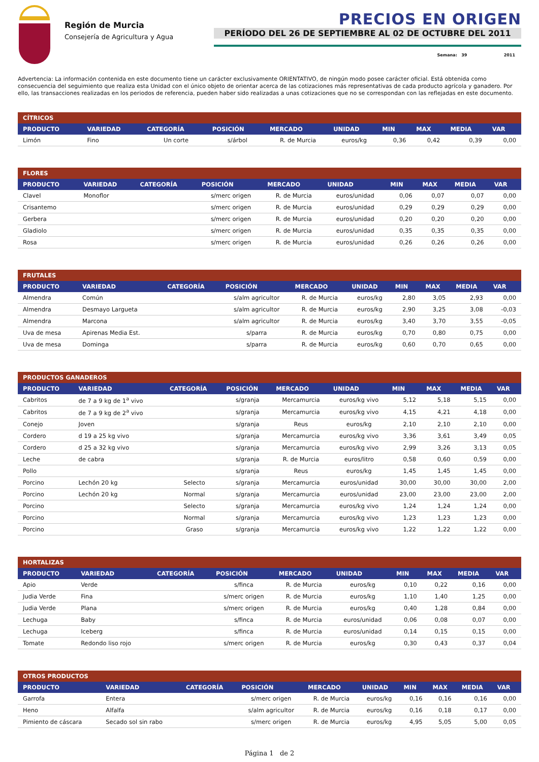Región de Murcia
Consejería de Agricultura y Agua
PRECIOS EN ORIGEN
PERÍODO DEL 26 DE SEPTIEMBRE AL 02 DE OCTUBRE DEL 2011
Semana: 39 2011
Advertencia: La información contenida en este documento tiene un carácter exclusivamente ORIENTATIVO, de ningún modo posee carácter oficial. Está obtenida como consecuencia del seguimiento que realiza esta Unidad con el único objeto de orientar acerca de las cotizaciones más representativas de cada producto agrícola y ganadero. Por ello, las transacciones realizadas en los periodos de referencia, pueden haber sido realizadas a unas cotizaciones que no se correspondan con las reflejadas en este documento.
| CÍTRICOS | | | | | | | | | |
| PRODUCTO | VARIEDAD | CATEGORÍA | POSICIÓN | MERCADO | UNIDAD | MIN | MAX | MEDIA | VAR |
| Limón | Fino | Un corte | s/árbol | R. de Murcia | euros/kg | 0,36 | 0,42 | 0,39 | 0,00 |
| FLORES | | | | | | | | | |
| PRODUCTO | VARIEDAD | CATEGORÍA | POSICIÓN | MERCADO | UNIDAD | MIN | MAX | MEDIA | VAR |
| Clavel | Monoflor | | s/merc origen | R. de Murcia | euros/unidad | 0,06 | 0,07 | 0,07 | 0,00 |
| Crisantemo | | | s/merc origen | R. de Murcia | euros/unidad | 0,29 | 0,29 | 0,29 | 0,00 |
| Gerbera | | | s/merc origen | R. de Murcia | euros/unidad | 0,20 | 0,20 | 0,20 | 0,00 |
| Gladiolo | | | s/merc origen | R. de Murcia | euros/unidad | 0,35 | 0,35 | 0,35 | 0,00 |
| Rosa | | | s/merc origen | R. de Murcia | euros/unidad | 0,26 | 0,26 | 0,26 | 0,00 |
| FRUTALES | | | | | | | | | |
| PRODUCTO | VARIEDAD | CATEGORÍA | POSICIÓN | MERCADO | UNIDAD | MIN | MAX | MEDIA | VAR |
| Almendra | Común | | s/alm agricultor | R. de Murcia | euros/kg | 2,80 | 3,05 | 2,93 | 0,00 |
| Almendra | Desmayo Largueta | | s/alm agricultor | R. de Murcia | euros/kg | 2,90 | 3,25 | 3,08 | -0,03 |
| Almendra | Marcona | | s/alm agricultor | R. de Murcia | euros/kg | 3,40 | 3,70 | 3,55 | -0,05 |
| Uva de mesa | Apirenas Media Est. | | s/parra | R. de Murcia | euros/kg | 0,70 | 0,80 | 0,75 | 0,00 |
| Uva de mesa | Dominga | | s/parra | R. de Murcia | euros/kg | 0,60 | 0,70 | 0,65 | 0,00 |
| PRODUCTOS GANADEROS | | | | | | | | | |
| PRODUCTO | VARIEDAD | CATEGORÍA | POSICIÓN | MERCADO | UNIDAD | MIN | MAX | MEDIA | VAR |
| Cabritos | de 7 a 9 kg de 1<sup>a</sup> vivo | | s/granja | Mercamurcia | euros/kg vivo | 5,12 | 5,18 | 5,15 | 0,00 |
| Cabritos | de 7 a 9 kg de 2<sup>a</sup> vivo | | s/granja | Mercamurcia | euros/kg vivo | 4,15 | 4,21 | 4,18 | 0,00 |
| Conejo | Joven | | s/granja | Reus | euros/kg | 2,10 | 2,10 | 2,10 | 0,00 |
| Cordero | d 19 a 25 kg vivo | | s/granja | Mercamurcia | euros/kg vivo | 3,36 | 3,61 | 3,49 | 0,05 |
| Cordero | d 25 a 32 kg vivo | | s/granja | Mercamurcia | euros/kg vivo | 2,99 | 3,26 | 3,13 | 0,05 |
| Leche | de cabra | | s/granja | R. de Murcia | euros/litro | 0,58 | 0,60 | 0,59 | 0,00 |
| Pollo | | | s/granja | Reus | euros/kg | 1,45 | 1,45 | 1,45 | 0,00 |
| Porcino | Lechón 20 kg | Selecto | s/granja | Mercamurcia | euros/unidad | 30,00 | 30,00 | 30,00 | 2,00 |
| Porcino | Lechón 20 kg | Normal | s/granja | Mercamurcia | euros/unidad | 23,00 | 23,00 | 23,00 | 2,00 |
| Porcino | | Selecto | s/granja | Mercamurcia | euros/kg vivo | 1,24 | 1,24 | 1,24 | 0,00 |
| Porcino | | Normal | s/granja | Mercamurcia | euros/kg vivo | 1,23 | 1,23 | 1,23 | 0,00 |
| Porcino | | Graso | s/granja | Mercamurcia | euros/kg vivo | 1,22 | 1,22 | 1,22 | 0,00 |
| HORTALIZAS | | | | | | | | | |
| PRODUCTO | VARIEDAD | CATEGORÍA | POSICIÓN | MERCADO | UNIDAD | MIN | MAX | MEDIA | VAR |
| Apio | Verde | | s/finca | R. de Murcia | euros/kg | 0,10 | 0,22 | 0,16 | 0,00 |
| Judia Verde | Fina | | s/merc origen | R. de Murcia | euros/kg | 1,10 | 1,40 | 1,25 | 0,00 |
| Judia Verde | Plana | | s/merc origen | R. de Murcia | euros/kg | 0,40 | 1,28 | 0,84 | 0,00 |
| Lechuga | Baby | | s/finca | R. de Murcia | euros/unidad | 0,06 | 0,08 | 0,07 | 0,00 |
| Lechuga | Iceberg | | s/finca | R. de Murcia | euros/unidad | 0,14 | 0,15 | 0,15 | 0,00 |
| Tomate | Redondo liso rojo | | s/merc origen | R. de Murcia | euros/kg | 0,30 | 0,43 | 0,37 | 0,04 |
| OTROS PRODUCTOS | | | | | | | | | |
| PRODUCTO | VARIEDAD | CATEGORÍA | POSICIÓN | MERCADO | UNIDAD | MIN | MAX | MEDIA | VAR |
| Garrofa | Entera | | s/merc origen | R. de Murcia | euros/kg | 0,16 | 0,16 | 0,16 | 0,00 |
| Heno | Alfalfa | | s/alm agricultor | R. de Murcia | euros/kg | 0,16 | 0,18 | 0,17 | 0,00 |
| Pimiento de cáscara | Secado sol sin rabo | | s/merc origen | R. de Murcia | euros/kg | 4,95 | 5,05 | 5,00 | 0,05 |
Página 1 de 2